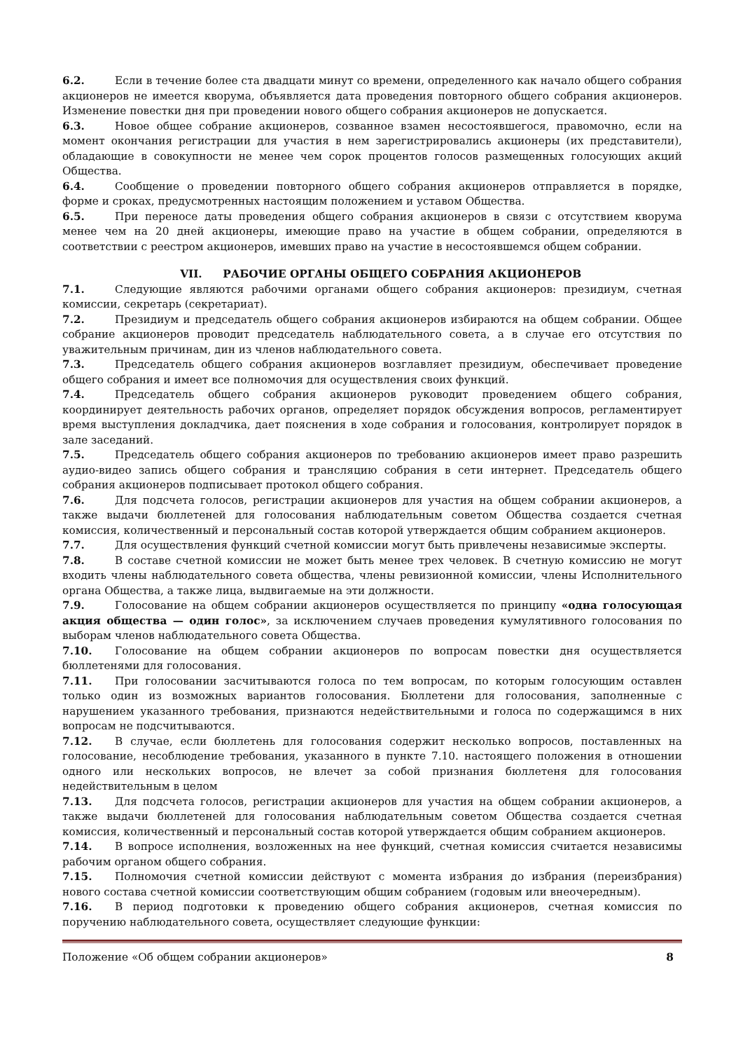6.2. Если в течение более ста двадцати минут со времени, определенного как начало общего собрания акционеров не имеется кворума, объявляется дата проведения повторного общего собрания акционеров. Изменение повестки дня при проведении нового общего собрания акционеров не допускается.
6.3. Новое общее собрание акционеров, созванное взамен несостоявшегося, правомочно, если на момент окончания регистрации для участия в нем зарегистрировались акционеры (их представители), обладающие в совокупности не менее чем сорок процентов голосов размещенных голосующих акций Общества.
6.4. Сообщение о проведении повторного общего собрания акционеров отправляется в порядке, форме и сроках, предусмотренных настоящим положением и уставом Общества.
6.5. При переносе даты проведения общего собрания акционеров в связи с отсутствием кворума менее чем на 20 дней акционеры, имеющие право на участие в общем собрании, определяются в соответствии с реестром акционеров, имевших право на участие в несостоявшемся общем собрании.
VII. РАБОЧИЕ ОРГАНЫ ОБЩЕГО СОБРАНИЯ АКЦИОНЕРОВ
7.1. Следующие являются рабочими органами общего собрания акционеров: президиум, счетная комиссии, секретарь (секретариат).
7.2. Президиум и председатель общего собрания акционеров избираются на общем собрании. Общее собрание акционеров проводит председатель наблюдательного совета, а в случае его отсутствия по уважительным причинам, дин из членов наблюдательного совета.
7.3. Председатель общего собрания акционеров возглавляет президиум, обеспечивает проведение общего собрания и имеет все полномочия для осуществления своих функций.
7.4. Председатель общего собрания акционеров руководит проведением общего собрания, координирует деятельность рабочих органов, определяет порядок обсуждения вопросов, регламентирует время выступления докладчика, дает пояснения в ходе собрания и голосования, контролирует порядок в зале заседаний.
7.5. Председатель общего собрания акционеров по требованию акционеров имеет право разрешить аудио-видео запись общего собрания и трансляцию собрания в сети интернет. Председатель общего собрания акционеров подписывает протокол общего собрания.
7.6. Для подсчета голосов, регистрации акционеров для участия на общем собрании акционеров, а также выдачи бюллетеней для голосования наблюдательным советом Общества создается счетная комиссия, количественный и персональный состав которой утверждается общим собранием акционеров.
7.7. Для осуществления функций счетной комиссии могут быть привлечены независимые эксперты.
7.8. В составе счетной комиссии не может быть менее трех человек. В счетную комиссию не могут входить члены наблюдательного совета общества, члены ревизионной комиссии, члены Исполнительного органа Общества, а также лица, выдвигаемые на эти должности.
7.9. Голосование на общем собрании акционеров осуществляется по принципу «одна голосующая акция общества — один голос», за исключением случаев проведения кумулятивного голосования по выборам членов наблюдательного совета Общества.
7.10. Голосование на общем собрании акционеров по вопросам повестки дня осуществляется бюллетенями для голосования.
7.11. При голосовании засчитываются голоса по тем вопросам, по которым голосующим оставлен только один из возможных вариантов голосования. Бюллетени для голосования, заполненные с нарушением указанного требования, признаются недействительными и голоса по содержащимся в них вопросам не подсчитываются.
7.12. В случае, если бюллетень для голосования содержит несколько вопросов, поставленных на голосование, несоблюдение требования, указанного в пункте 7.10. настоящего положения в отношении одного или нескольких вопросов, не влечет за собой признания бюллетеня для голосования недействительным в целом
7.13. Для подсчета голосов, регистрации акционеров для участия на общем собрании акционеров, а также выдачи бюллетеней для голосования наблюдательным советом Общества создается счетная комиссия, количественный и персональный состав которой утверждается общим собранием акционеров.
7.14. В вопросе исполнения, возложенных на нее функций, счетная комиссия считается независимы рабочим органом общего собрания.
7.15. Полномочия счетной комиссии действуют с момента избрания до избрания (переизбрания) нового состава счетной комиссии соответствующим общим собранием (годовым или внеочередным).
7.16. В период подготовки к проведению общего собрания акционеров, счетная комиссия по поручению наблюдательного совета, осуществляет следующие функции:
Положение «Об общем собрании акционеров» 8